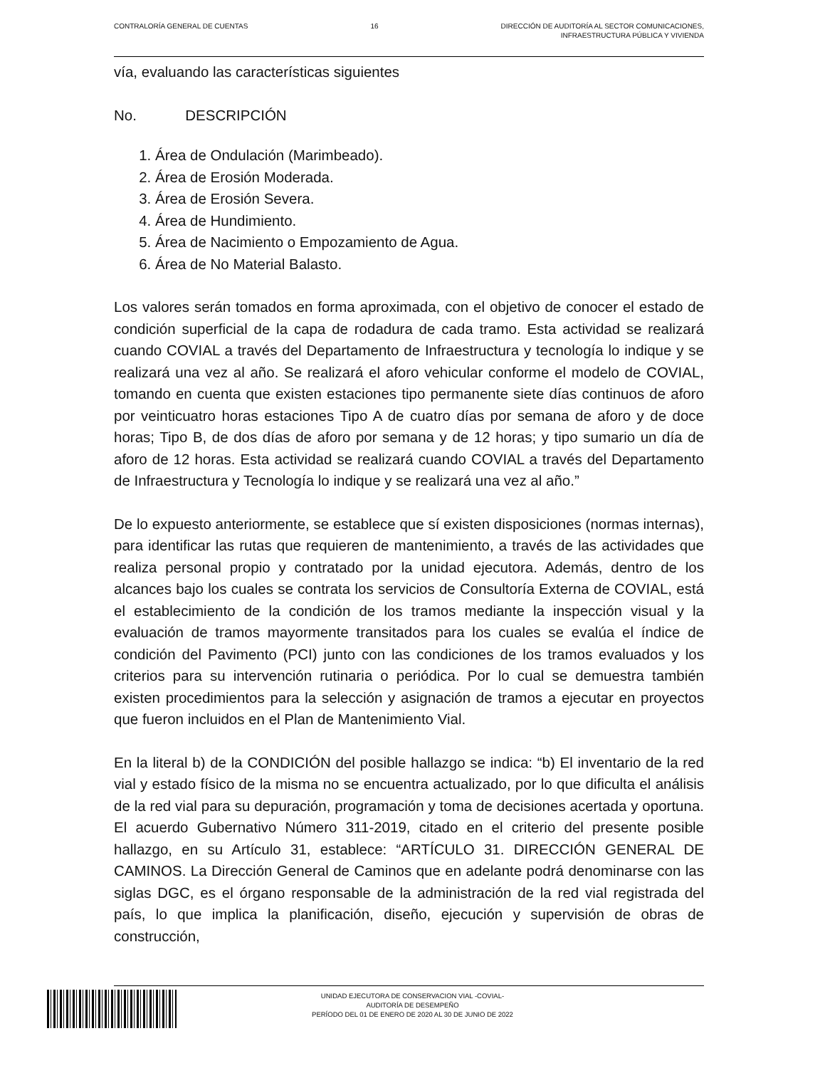CONTRALORÍA GENERAL DE CUENTAS 16 DIRECCIÓN DE AUDITORÍA AL SECTOR COMUNICACIONES,
INFRAESTRUCTURA PÚBLICA Y VIVIENDA
vía, evaluando las características siguientes
No. DESCRIPCIÓN
1. Área de Ondulación (Marimbeado).
2. Área de Erosión Moderada.
3. Área de Erosión Severa.
4. Área de Hundimiento.
5. Área de Nacimiento o Empozamiento de Agua.
6. Área de No Material Balasto.
Los valores serán tomados en forma aproximada, con el objetivo de conocer el estado de condición superficial de la capa de rodadura de cada tramo. Esta actividad se realizará cuando COVIAL a través del Departamento de Infraestructura y tecnología lo indique y se realizará una vez al año. Se realizará el aforo vehicular conforme el modelo de COVIAL, tomando en cuenta que existen estaciones tipo permanente siete días continuos de aforo por veinticuatro horas estaciones Tipo A de cuatro días por semana de aforo y de doce horas; Tipo B, de dos días de aforo por semana y de 12 horas; y tipo sumario un día de aforo de 12 horas. Esta actividad se realizará cuando COVIAL a través del Departamento de Infraestructura y Tecnología lo indique y se realizará una vez al año.”
De lo expuesto anteriormente, se establece que sí existen disposiciones (normas internas), para identificar las rutas que requieren de mantenimiento, a través de las actividades que realiza personal propio y contratado por la unidad ejecutora. Además, dentro de los alcances bajo los cuales se contrata los servicios de Consultoría Externa de COVIAL, está el establecimiento de la condición de los tramos mediante la inspección visual y la evaluación de tramos mayormente transitados para los cuales se evalúa el índice de condición del Pavimento (PCI) junto con las condiciones de los tramos evaluados y los criterios para su intervención rutinaria o periódica. Por lo cual se demuestra también existen procedimientos para la selección y asignación de tramos a ejecutar en proyectos que fueron incluidos en el Plan de Mantenimiento Vial.
En la literal b) de la CONDICIÓN del posible hallazgo se indica: “b) El inventario de la red vial y estado físico de la misma no se encuentra actualizado, por lo que dificulta el análisis de la red vial para su depuración, programación y toma de decisiones acertada y oportuna. El acuerdo Gubernativo Número 311-2019, citado en el criterio del presente posible hallazgo, en su Artículo 31, establece: “ARTÍCULO 31. DIRECCIÓN GENERAL DE CAMINOS. La Dirección General de Caminos que en adelante podrá denominarse con las siglas DGC, es el órgano responsable de la administración de la red vial registrada del país, lo que implica la planificación, diseño, ejecución y supervisión de obras de construcción,
UNIDAD EJECUTORA DE CONSERVACION VIAL -COVIAL-
AUDITORÍA DE DESEMPEÑO
PERÍODO DEL 01 DE ENERO DE 2020 AL 30 DE JUNIO DE 2022